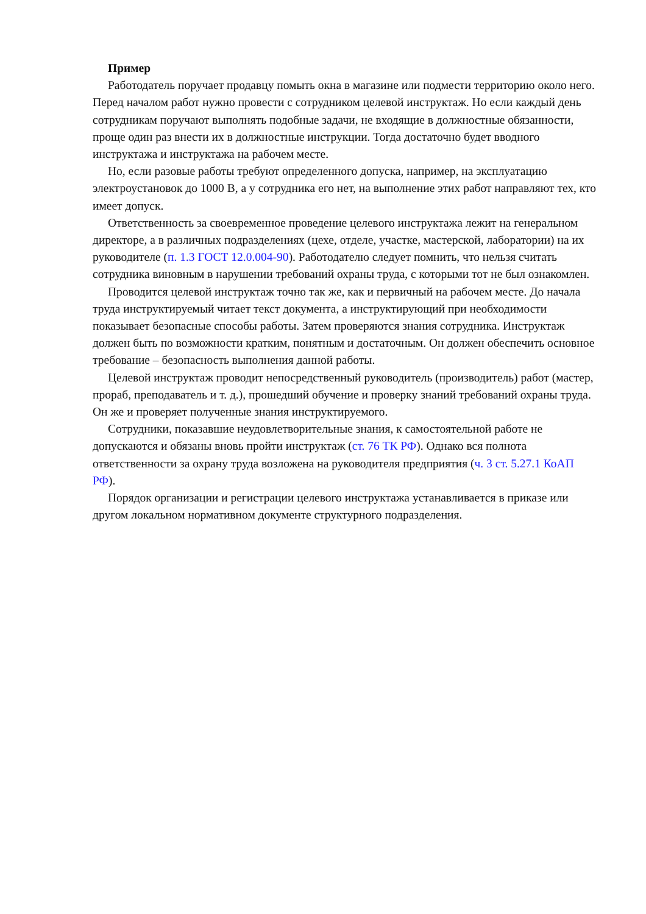Пример
Работодатель поручает продавцу помыть окна в магазине или подмести территорию около него. Перед началом работ нужно провести с сотрудником целевой инструктаж. Но если каждый день сотрудникам поручают выполнять подобные задачи, не входящие в должностные обязанности, проще один раз внести их в должностные инструкции. Тогда достаточно будет вводного инструктажа и инструктажа на рабочем месте.
Но, если разовые работы требуют определенного допуска, например, на эксплуатацию электроустановок до 1000 В, а у сотрудника его нет, на выполнение этих работ направляют тех, кто имеет допуск.
Ответственность за своевременное проведение целевого инструктажа лежит на генеральном директоре, а в различных подразделениях (цехе, отделе, участке, мастерской, лаборатории) на их руководителе (п. 1.3 ГОСТ 12.0.004-90). Работодателю следует помнить, что нельзя считать сотрудника виновным в нарушении требований охраны труда, с которыми тот не был ознакомлен.
Проводится целевой инструктаж точно так же, как и первичный на рабочем месте. До начала труда инструктируемый читает текст документа, а инструктирующий при необходимости показывает безопасные способы работы. Затем проверяются знания сотрудника. Инструктаж должен быть по возможности кратким, понятным и достаточным. Он должен обеспечить основное требование – безопасность выполнения данной работы.
Целевой инструктаж проводит непосредственный руководитель (производитель) работ (мастер, прораб, преподаватель и т. д.), прошедший обучение и проверку знаний требований охраны труда. Он же и проверяет полученные знания инструктируемого.
Сотрудники, показавшие неудовлетворительные знания, к самостоятельной работе не допускаются и обязаны вновь пройти инструктаж (ст. 76 ТК РФ). Однако вся полнота ответственности за охрану труда возложена на руководителя предприятия (ч. 3 ст. 5.27.1 КоАП РФ).
Порядок организации и регистрации целевого инструктажа устанавливается в приказе или другом локальном нормативном документе структурного подразделения.